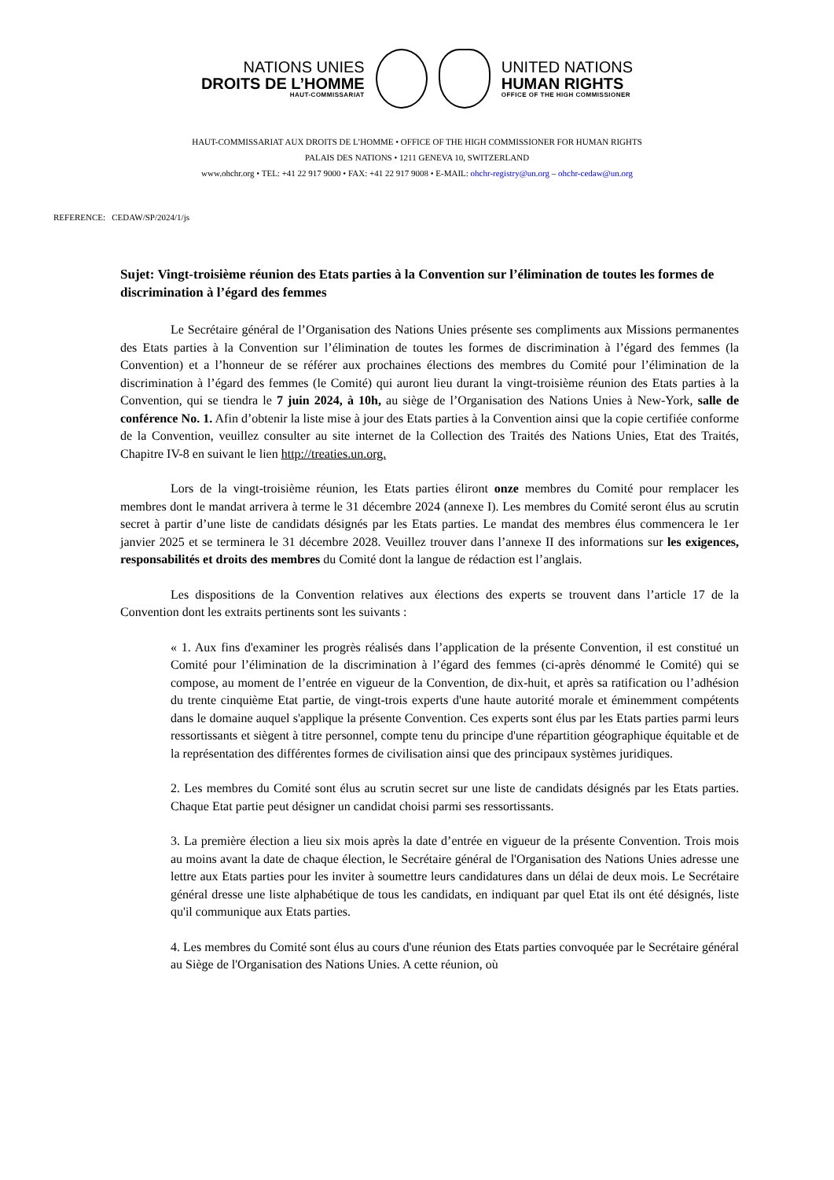NATIONS UNIES
DROITS DE L’HOMME
HAUT-COMMISSARIAT
UNITED NATIONS
HUMAN RIGHTS
OFFICE OF THE HIGH COMMISSIONER
HAUT-COMMISSARIAT AUX DROITS DE L’HOMME • OFFICE OF THE HIGH COMMISSIONER FOR HUMAN RIGHTS
PALAIS DES NATIONS • 1211 GENEVA 10, SWITZERLAND
www.ohchr.org • TEL: +41 22 917 9000 • FAX: +41 22 917 9008 • E-MAIL: ohchr-registry@un.org – ohchr-cedaw@un.org
REFERENCE: CEDAW/SP/2024/1/js
Sujet: Vingt-troisième réunion des Etats parties à la Convention sur l’élimination de toutes les formes de discrimination à l’égard des femmes
Le Secrétaire général de l’Organisation des Nations Unies présente ses compliments aux Missions permanentes des Etats parties à la Convention sur l’élimination de toutes les formes de discrimination à l’égard des femmes (la Convention) et a l’honneur de se référer aux prochaines élections des membres du Comité pour l’élimination de la discrimination à l’égard des femmes (le Comité) qui auront lieu durant la vingt-troisième réunion des Etats parties à la Convention, qui se tiendra le 7 juin 2024, à 10h, au siège de l’Organisation des Nations Unies à New-York, salle de conférence No. 1. Afin d’obtenir la liste mise à jour des Etats parties à la Convention ainsi que la copie certifiée conforme de la Convention, veuillez consulter au site internet de la Collection des Traités des Nations Unies, Etat des Traités, Chapitre IV-8 en suivant le lien http://treaties.un.org.
Lors de la vingt-troisième réunion, les Etats parties éliront onze membres du Comité pour remplacer les membres dont le mandat arrivera à terme le 31 décembre 2024 (annexe I). Les membres du Comité seront élus au scrutin secret à partir d’une liste de candidats désignés par les Etats parties. Le mandat des membres élus commencera le 1er janvier 2025 et se terminera le 31 décembre 2028. Veuillez trouver dans l’annexe II des informations sur les exigences, responsabilités et droits des membres du Comité dont la langue de rédaction est l’anglais.
Les dispositions de la Convention relatives aux élections des experts se trouvent dans l’article 17 de la Convention dont les extraits pertinents sont les suivants :
« 1. Aux fins d'examiner les progrès réalisés dans l’application de la présente Convention, il est constitué un Comité pour l’élimination de la discrimination à l’égard des femmes (ci-après dénommé le Comité) qui se compose, au moment de l’entrée en vigueur de la Convention, de dix-huit, et après sa ratification ou l’adhésion du trente cinquième Etat partie, de vingt-trois experts d'une haute autorité morale et éminemment compétents dans le domaine auquel s'applique la présente Convention. Ces experts sont élus par les Etats parties parmi leurs ressortissants et siègent à titre personnel, compte tenu du principe d'une répartition géographique équitable et de la représentation des différentes formes de civilisation ainsi que des principaux systèmes juridiques.
2. Les membres du Comité sont élus au scrutin secret sur une liste de candidats désignés par les Etats parties. Chaque Etat partie peut désigner un candidat choisi parmi ses ressortissants.
3. La première élection a lieu six mois après la date d’entrée en vigueur de la présente Convention. Trois mois au moins avant la date de chaque élection, le Secrétaire général de l'Organisation des Nations Unies adresse une lettre aux Etats parties pour les inviter à soumettre leurs candidatures dans un délai de deux mois. Le Secrétaire général dresse une liste alphabétique de tous les candidats, en indiquant par quel Etat ils ont été désignés, liste qu'il communique aux Etats parties.
4. Les membres du Comité sont élus au cours d'une réunion des Etats parties convoquée par le Secrétaire général au Siège de l'Organisation des Nations Unies. A cette réunion, où